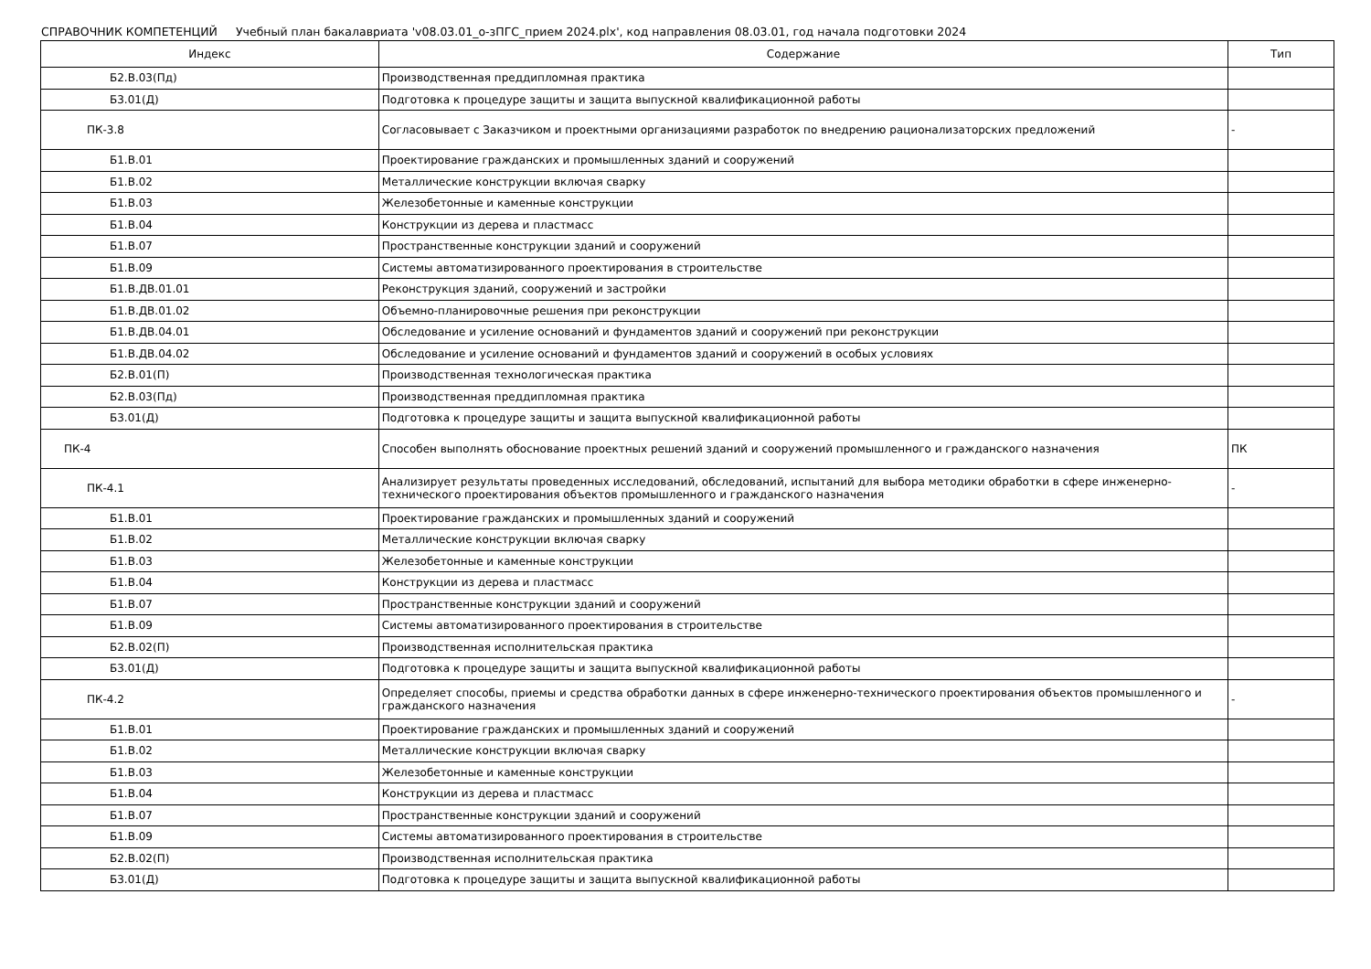СПРАВОЧНИК КОМПЕТЕНЦИЙ Учебный план бакалавриата 'v08.03.01_о-зПГС_прием 2024.plx', код направления 08.03.01, год начала подготовки 2024
| Индекс | Содержание | Тип |
| --- | --- | --- |
| Б2.В.03(Пд) | Производственная преддипломная практика | |
| Б3.01(Д) | Подготовка к процедуре защиты и защита выпускной квалификационной работы | |
| ПК-3.8 | Согласовывает с Заказчиком и проектными организациями разработок по внедрению рационализаторских предложений | - |
| Б1.В.01 | Проектирование гражданских и промышленных зданий и сооружений | |
| Б1.В.02 | Металлические конструкции включая сварку | |
| Б1.В.03 | Железобетонные и каменные конструкции | |
| Б1.В.04 | Конструкции из дерева и пластмасс | |
| Б1.В.07 | Пространственные конструкции зданий и сооружений | |
| Б1.В.09 | Системы автоматизированного проектирования в строительстве | |
| Б1.В.ДВ.01.01 | Реконструкция зданий, сооружений и застройки | |
| Б1.В.ДВ.01.02 | Объемно-планировочные решения при реконструкции | |
| Б1.В.ДВ.04.01 | Обследование и усиление оснований и фундаментов зданий и сооружений при реконструкции | |
| Б1.В.ДВ.04.02 | Обследование и усиление оснований и фундаментов зданий и сооружений в особых условиях | |
| Б2.В.01(П) | Производственная технологическая практика | |
| Б2.В.03(Пд) | Производственная преддипломная практика | |
| Б3.01(Д) | Подготовка к процедуре защиты и защита выпускной квалификационной работы | |
| ПК-4 | Способен выполнять обоснование проектных решений зданий и сооружений промышленного и гражданского назначения | ПК |
| ПК-4.1 | Анализирует результаты проведенных исследований, обследований, испытаний для выбора методики обработки в сфере инженерно-технического проектирования объектов промышленного и гражданского назначения | - |
| Б1.В.01 | Проектирование гражданских и промышленных зданий и сооружений | |
| Б1.В.02 | Металлические конструкции включая сварку | |
| Б1.В.03 | Железобетонные и каменные конструкции | |
| Б1.В.04 | Конструкции из дерева и пластмасс | |
| Б1.В.07 | Пространственные конструкции зданий и сооружений | |
| Б1.В.09 | Системы автоматизированного проектирования в строительстве | |
| Б2.В.02(П) | Производственная исполнительская практика | |
| Б3.01(Д) | Подготовка к процедуре защиты и защита выпускной квалификационной работы | |
| ПК-4.2 | Определяет способы, приемы и средства обработки данных в сфере инженерно-технического проектирования объектов промышленного и гражданского назначения | - |
| Б1.В.01 | Проектирование гражданских и промышленных зданий и сооружений | |
| Б1.В.02 | Металлические конструкции включая сварку | |
| Б1.В.03 | Железобетонные и каменные конструкции | |
| Б1.В.04 | Конструкции из дерева и пластмасс | |
| Б1.В.07 | Пространственные конструкции зданий и сооружений | |
| Б1.В.09 | Системы автоматизированного проектирования в строительстве | |
| Б2.В.02(П) | Производственная исполнительская практика | |
| Б3.01(Д) | Подготовка к процедуре защиты и защита выпускной квалификационной работы | |